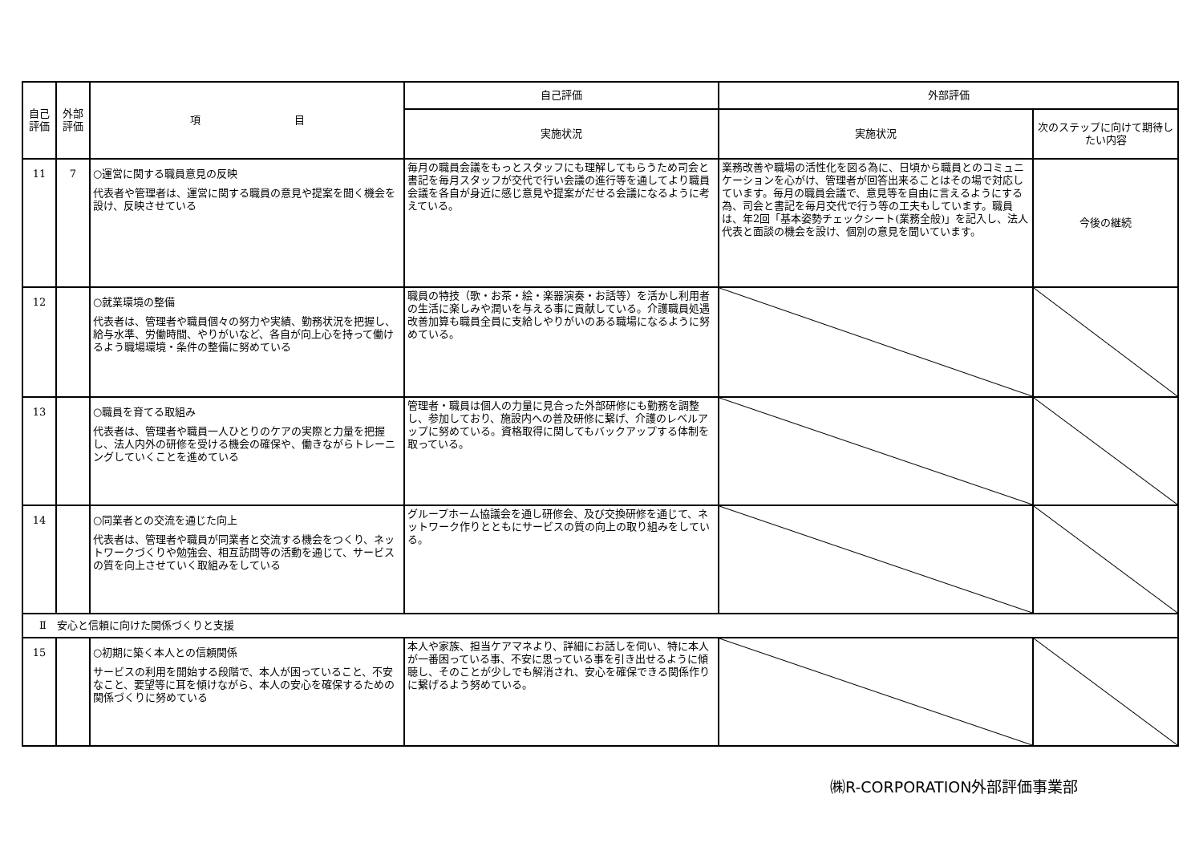| 自己評価 | 外部評価 | 項 目 | 自己評価 | 外部評価 | |
| --- | --- | --- | --- | --- | --- |
| | | | 実施状況 | 実施状況 | 次のステップに向けて期待したい内容 |
| 11 | 7 | ○運営に関する職員意見の反映 代表者や管理者は、運営に関する職員の意見や提案を聞く機会を設け、反映させている | 毎月の職員会議をもっとスタッフにも理解してもらうため司会と書記を毎月スタッフが交代で行い会議の進行等を通してより職員会議を各自が身近に感じ意見や提案がだせる会議になるように考えている。 | 業務改善や職場の活性化を図る為に、日頃から職員とのコミュニケーションを心がけ、管理者が回答出来ることはその場で対応しています。毎月の職員会議で、意見等を自由に言えるようにする為、司会と書記を毎月交代で行う等の工夫もしています。職員は、年2回「基本姿勢チェックシート(業務全般)」を記入し、法人代表と面談の機会を設け、個別の意見を聞いています。 | 今後の継続 |
| 12 | | ○就業環境の整備 代表者は、管理者や職員個々の努力や実績、勤務状況を把握し、給与水準、労働時間、やりがいなど、各自が向上心を持って働けるよう職場環境・条件の整備に努めている | 職員の特技（歌・お茶・絵・楽器演奏・お話等）を活かし利用者の生活に楽しみや潤いを与える事に貢献している。介護職員処遇改善加算も職員全員に支給しやりがいのある職場になるように努めている。 | | |
| 13 | | ○職員を育てる取組み 代表者は、管理者や職員一人ひとりのケアの実際と力量を把握し、法人内外の研修を受ける機会の確保や、働きながらトレーニングしていくことを進めている | 管理者・職員は個人の力量に見合った外部研修にも勤務を調整し、参加しており、施設内への普及研修に繋げ、介護のレベルアップに努めている。資格取得に関してもバックアップする体制を取っている。 | | |
| 14 | | ○同業者との交流を通じた向上 代表者は、管理者や職員が同業者と交流する機会をつくり、ネットワークづくりや勉強会、相互訪問等の活動を通じて、サービスの質を向上させていく取組みをしている | グループホーム協議会を通し研修会、及び交換研修を通じて、ネットワーク作りとともにサービスの質の向上の取り組みをしている。 | | |
| Ⅱ 安心と信頼に向けた関係づくりと支援 | | | | | |
| 15 | | ○初期に築く本人との信頼関係 サービスの利用を開始する段階で、本人が困っていること、不安なこと、要望等に耳を傾けながら、本人の安心を確保するための関係づくりに努めている | 本人や家族、担当ケアマネより、詳細にお話しを伺い、特に本人が一番困っている事、不安に思っている事を引き出せるように傾聴し、そのことが少しでも解消され、安心を確保できる関係作りに繋げるよう努めている。 | | |
㈱R-CORPORATION外部評価事業部